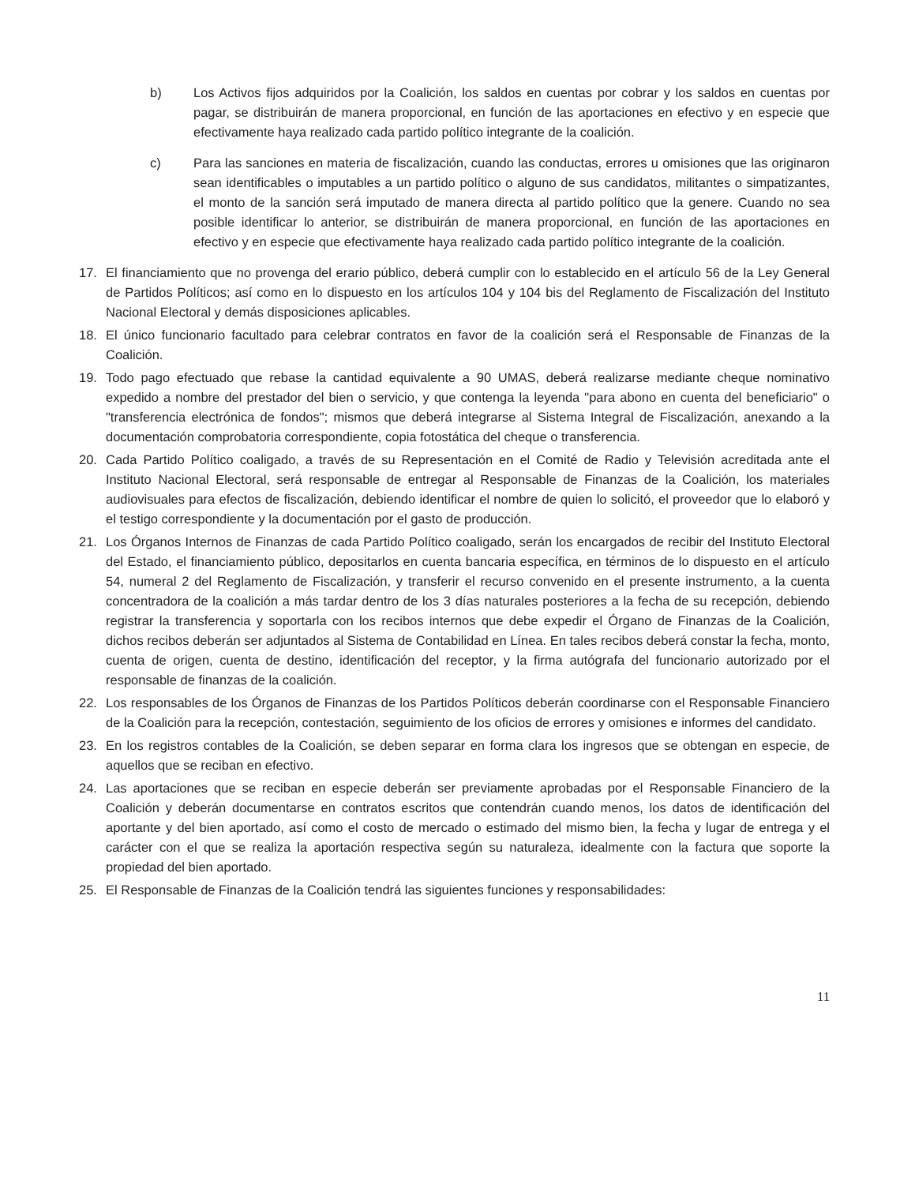b) Los Activos fijos adquiridos por la Coalición, los saldos en cuentas por cobrar y los saldos en cuentas por pagar, se distribuirán de manera proporcional, en función de las aportaciones en efectivo y en especie que efectivamente haya realizado cada partido político integrante de la coalición.
c) Para las sanciones en materia de fiscalización, cuando las conductas, errores u omisiones que las originaron sean identificables o imputables a un partido político o alguno de sus candidatos, militantes o simpatizantes, el monto de la sanción será imputado de manera directa al partido político que la genere. Cuando no sea posible identificar lo anterior, se distribuirán de manera proporcional, en función de las aportaciones en efectivo y en especie que efectivamente haya realizado cada partido político integrante de la coalición.
17. El financiamiento que no provenga del erario público, deberá cumplir con lo establecido en el artículo 56 de la Ley General de Partidos Políticos; así como en lo dispuesto en los artículos 104 y 104 bis del Reglamento de Fiscalización del Instituto Nacional Electoral y demás disposiciones aplicables.
18. El único funcionario facultado para celebrar contratos en favor de la coalición será el Responsable de Finanzas de la Coalición.
19. Todo pago efectuado que rebase la cantidad equivalente a 90 UMAS, deberá realizarse mediante cheque nominativo expedido a nombre del prestador del bien o servicio, y que contenga la leyenda "para abono en cuenta del beneficiario" o "transferencia electrónica de fondos"; mismos que deberá integrarse al Sistema Integral de Fiscalización, anexando a la documentación comprobatoria correspondiente, copia fotostática del cheque o transferencia.
20. Cada Partido Político coaligado, a través de su Representación en el Comité de Radio y Televisión acreditada ante el Instituto Nacional Electoral, será responsable de entregar al Responsable de Finanzas de la Coalición, los materiales audiovisuales para efectos de fiscalización, debiendo identificar el nombre de quien lo solicitó, el proveedor que lo elaboró y el testigo correspondiente y la documentación por el gasto de producción.
21. Los Órganos Internos de Finanzas de cada Partido Político coaligado, serán los encargados de recibir del Instituto Electoral del Estado, el financiamiento público, depositarlos en cuenta bancaria específica, en términos de lo dispuesto en el artículo 54, numeral 2 del Reglamento de Fiscalización, y transferir el recurso convenido en el presente instrumento, a la cuenta concentradora de la coalición a más tardar dentro de los 3 días naturales posteriores a la fecha de su recepción, debiendo registrar la transferencia y soportarla con los recibos internos que debe expedir el Órgano de Finanzas de la Coalición, dichos recibos deberán ser adjuntados al Sistema de Contabilidad en Línea. En tales recibos deberá constar la fecha, monto, cuenta de origen, cuenta de destino, identificación del receptor, y la firma autógrafa del funcionario autorizado por el responsable de finanzas de la coalición.
22. Los responsables de los Órganos de Finanzas de los Partidos Políticos deberán coordinarse con el Responsable Financiero de la Coalición para la recepción, contestación, seguimiento de los oficios de errores y omisiones e informes del candidato.
23. En los registros contables de la Coalición, se deben separar en forma clara los ingresos que se obtengan en especie, de aquellos que se reciban en efectivo.
24. Las aportaciones que se reciban en especie deberán ser previamente aprobadas por el Responsable Financiero de la Coalición y deberán documentarse en contratos escritos que contendrán cuando menos, los datos de identificación del aportante y del bien aportado, así como el costo de mercado o estimado del mismo bien, la fecha y lugar de entrega y el carácter con el que se realiza la aportación respectiva según su naturaleza, idealmente con la factura que soporte la propiedad del bien aportado.
25. El Responsable de Finanzas de la Coalición tendrá las siguientes funciones y responsabilidades:
11